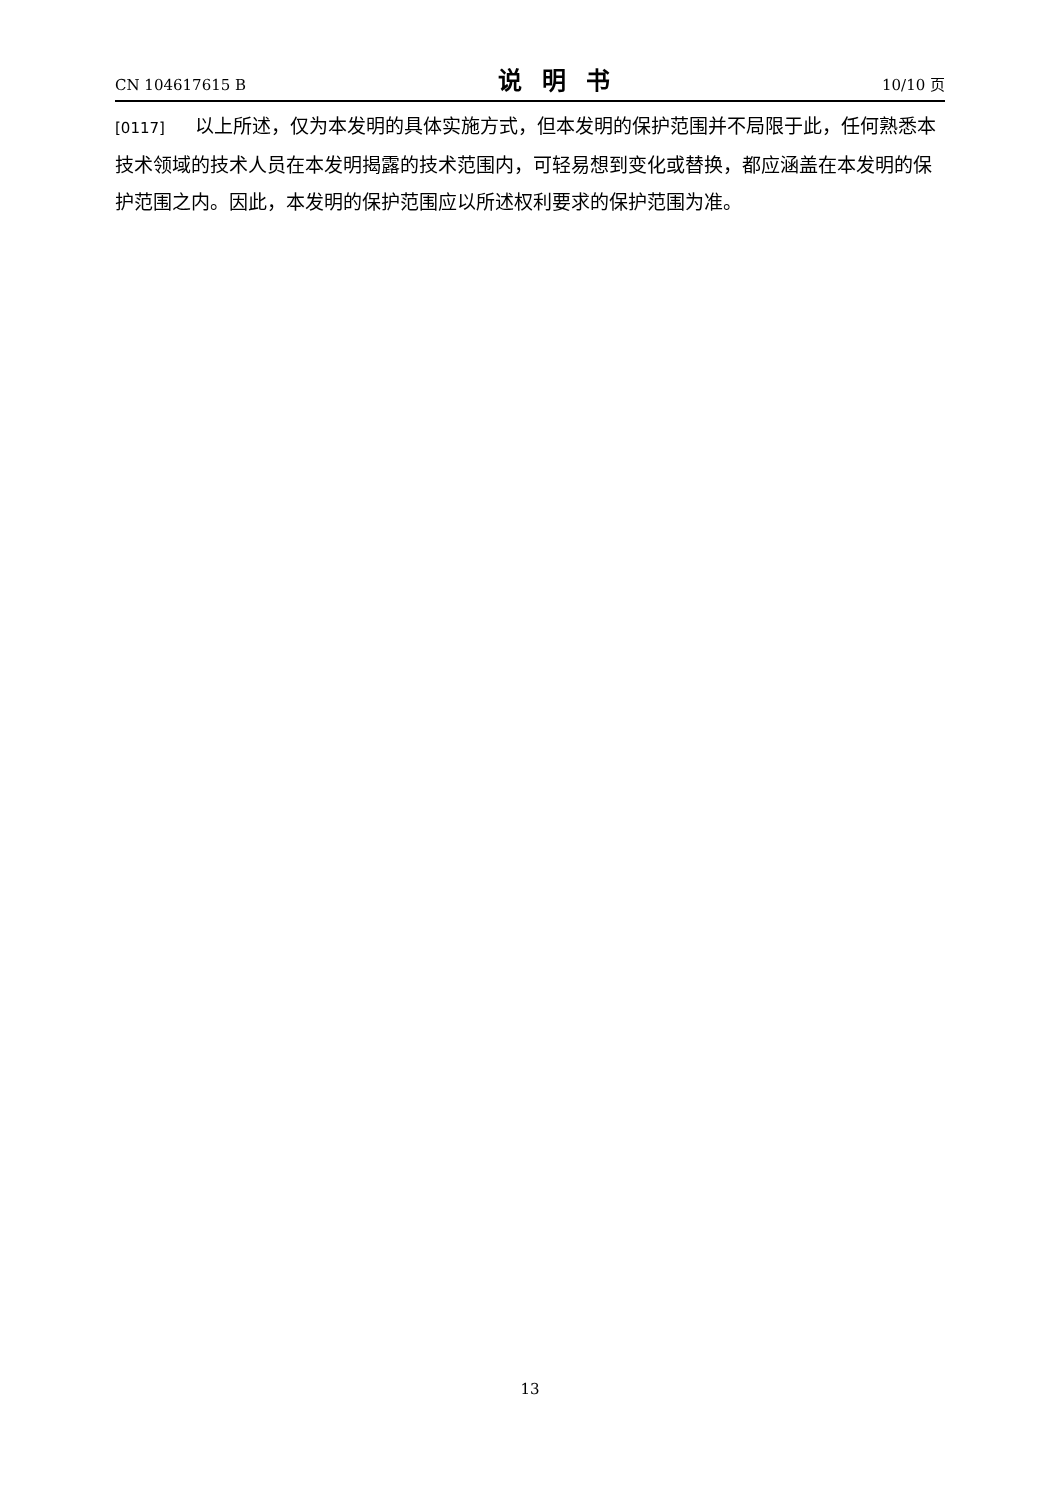CN 104617615 B 说明书 10/10 页
[0117] 以上所述，仅为本发明的具体实施方式，但本发明的保护范围并不局限于此，任何熟悉本技术领域的技术人员在本发明揭露的技术范围内，可轻易想到变化或替换，都应涵盖在本发明的保护范围之内。因此，本发明的保护范围应以所述权利要求的保护范围为准。
13